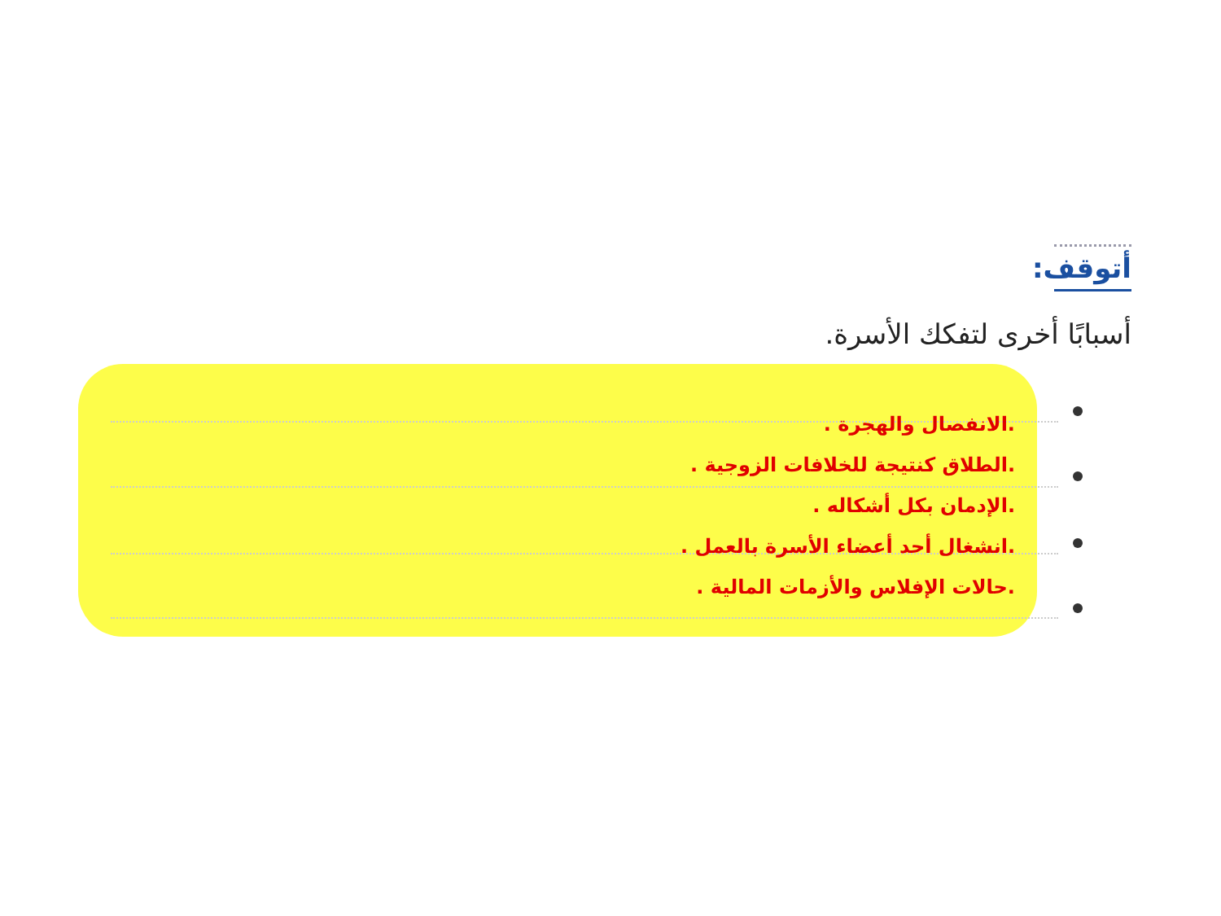أتوقف:
أسبابًا أخرى لتفكك الأسرة.
.الانفصال والهجرة .
.الطلاق كنتيجة للخلافات الزوجية .
.الإدمان بكل أشكاله .
.انشغال أحد أعضاء الأسرة بالعمل .
.حالات الإفلاس والأزمات المالية .